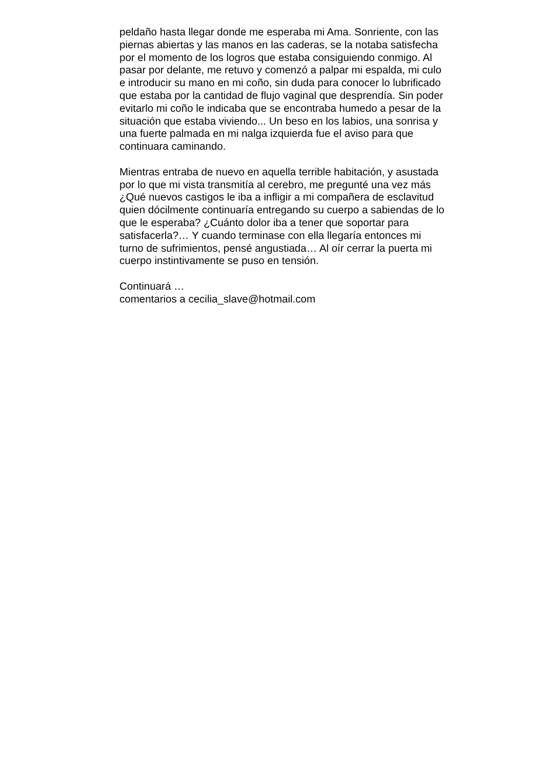peldaño hasta llegar donde me esperaba mi Ama. Sonriente, con las
piernas abiertas y las manos en las caderas, se la notaba satisfecha
por el momento de los logros que estaba consiguiendo conmigo. Al
pasar por delante, me retuvo y comenzó a palpar mi espalda, mi culo
e introducir su mano en mi coño, sin duda para conocer lo lubrificado
que estaba por la cantidad de flujo vaginal que desprendía. Sin poder
evitarlo mi coño le indicaba que se encontraba humedo a pesar de la
situación que estaba viviendo... Un beso en los labios, una sonrisa y
una fuerte palmada en mi nalga izquierda fue el aviso para que
continuara caminando.
Mientras entraba de nuevo en aquella terrible habitación, y asustada
por lo que mi vista transmitía al cerebro, me pregunté una vez más
¿Qué nuevos castigos le iba a infligir a mi compañera de esclavitud
quien dócilmente continuaría entregando su cuerpo a sabiendas de lo
que le esperaba? ¿Cuánto dolor iba a tener que soportar para
satisfacerla?… Y cuando terminase con ella llegaría entonces mi
turno de sufrimientos, pensé angustiada… Al oír cerrar la puerta mi
cuerpo instintivamente se puso en tensión.
Continuará …
comentarios a cecilia_slave@hotmail.com